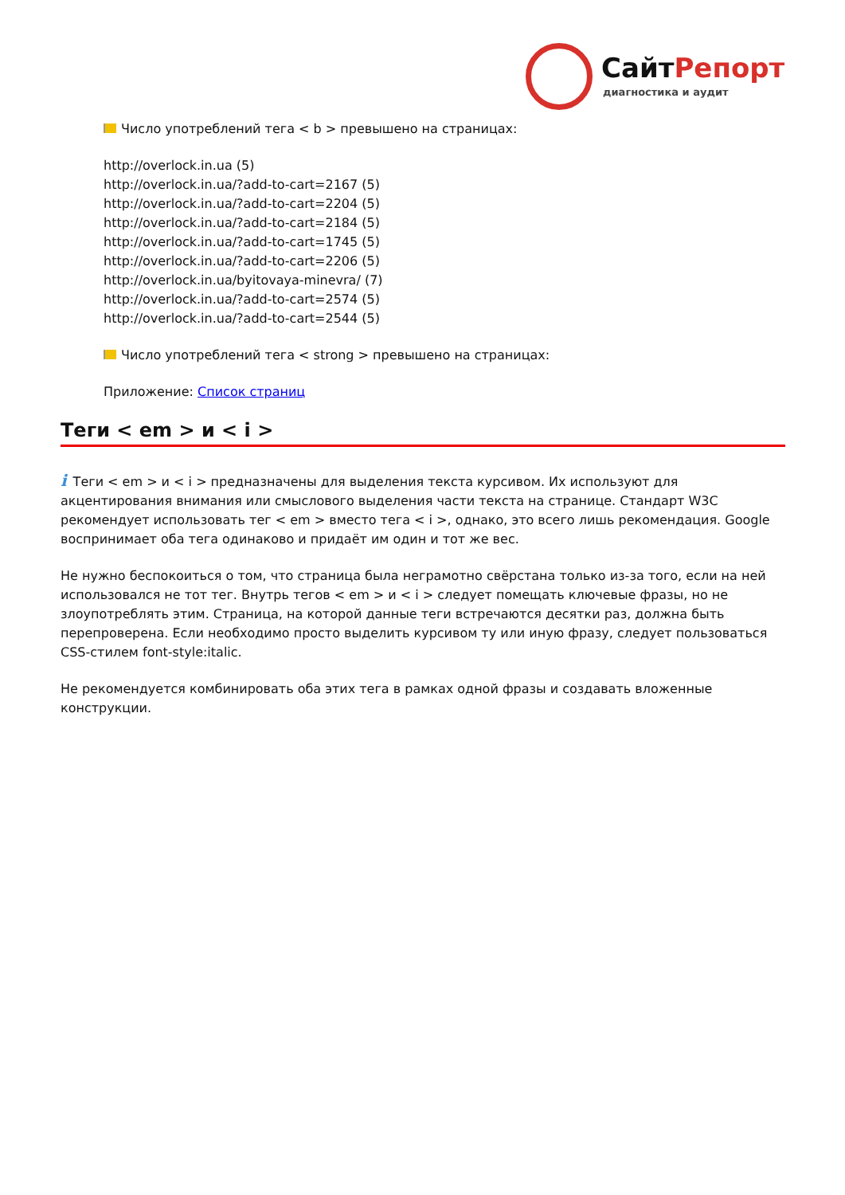СайтРепорт
диагностика и аудит
Число употреблений тега < b > превышено на страницах:
http://overlock.in.ua (5)
http://overlock.in.ua/?add-to-cart=2167 (5)
http://overlock.in.ua/?add-to-cart=2204 (5)
http://overlock.in.ua/?add-to-cart=2184 (5)
http://overlock.in.ua/?add-to-cart=1745 (5)
http://overlock.in.ua/?add-to-cart=2206 (5)
http://overlock.in.ua/byitovaya-minevra/ (7)
http://overlock.in.ua/?add-to-cart=2574 (5)
http://overlock.in.ua/?add-to-cart=2544 (5)
Число употреблений тега < strong > превышено на страницах:
Приложение: Список страниц
Теги < em > и < i >
i Теги < em > и < i > предназначены для выделения текста курсивом. Их используют для акцентирования внимания или смыслового выделения части текста на странице. Стандарт W3C рекомендует использовать тег < em > вместо тега < i >, однако, это всего лишь рекомендация. Google воспринимает оба тега одинаково и придаёт им один и тот же вес.
Не нужно беспокоиться о том, что страница была неграмотно свёрстана только из-за того, если на ней использовался не тот тег. Внутрь тегов < em > и < i > следует помещать ключевые фразы, но не злоупотреблять этим. Страница, на которой данные теги встречаются десятки раз, должна быть перепроверена. Если необходимо просто выделить курсивом ту или иную фразу, следует пользоваться CSS-стилем font-style:italic.
Не рекомендуется комбинировать оба этих тега в рамках одной фразы и создавать вложенные конструкции.